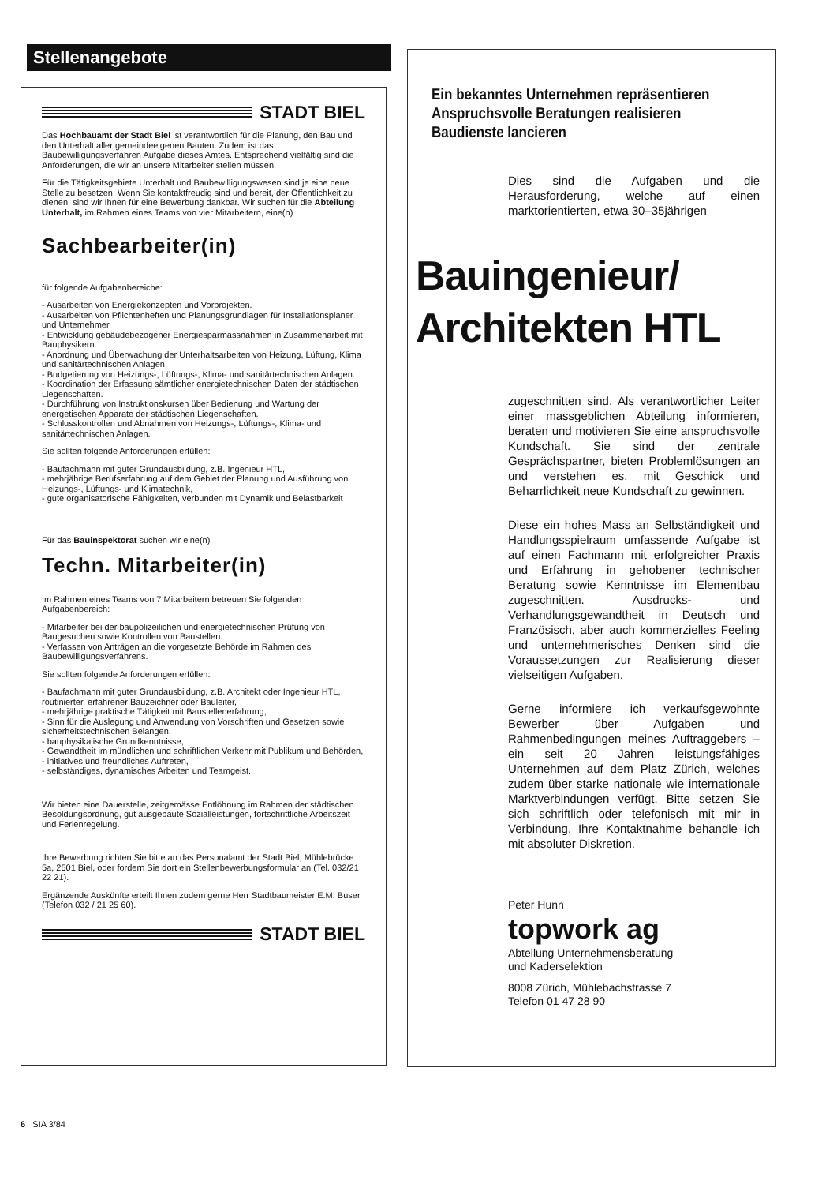Stellenangebote
STADT BIEL
Das Hochbauamt der Stadt Biel ist verantwortlich für die Planung, den Bau und den Unterhalt aller gemeindeeigenen Bauten. Zudem ist das Baubewilligungsverfahren Aufgabe dieses Amtes. Entsprechend vielfältig sind die Anforderungen, die wir an unsere Mitarbeiter stellen müssen.
Für die Tätigkeitsgebiete Unterhalt und Baubewilligungswesen sind je eine neue Stelle zu besetzen. Wenn Sie kontaktfreudig sind und bereit, der Öffentlichkeit zu dienen, sind wir Ihnen für eine Bewerbung dankbar. Wir suchen für die Abteilung Unterhalt, im Rahmen eines Teams von vier Mitarbeitern, eine(n)
Sachbearbeiter(in)
für folgende Aufgabenbereiche:
- Ausarbeiten von Energiekonzepten und Vorprojekten.
- Ausarbeiten von Pflichtenheften und Planungsgrundlagen für Installationsplaner und Unternehmer.
- Entwicklung gebäudebezogener Energiesparmassnahmen in Zusammenarbeit mit Bauphysikern.
- Anordnung und Überwachung der Unterhaltsarbeiten von Heizung, Lüftung, Klima und sanitärtechnischen Anlagen.
- Budgetierung von Heizungs-, Lüftungs-, Klima- und sanitärtechnischen Anlagen.
- Koordination der Erfassung sämtlicher energietechnischen Daten der städtischen Liegenschaften.
- Durchführung von Instruktionskursen über Bedienung und Wartung der energetischen Apparate der städtischen Liegenschaften.
- Schlusskontrollen und Abnahmen von Heizungs-, Lüftungs-, Klima- und sanitärtechnischen Anlagen.
Sie sollten folgende Anforderungen erfüllen:
- Baufachmann mit guter Grundausbildung, z.B. Ingenieur HTL,
- mehrjährige Berufserfahrung auf dem Gebiet der Planung und Ausführung von Heizungs-, Lüftungs- und Klimatechnik,
- gute organisatorische Fähigkeiten, verbunden mit Dynamik und Belastbarkeit
Für das Bauinspektorat suchen wir eine(n)
Techn. Mitarbeiter(in)
Im Rahmen eines Teams von 7 Mitarbeitern betreuen Sie folgenden Aufgabenbereich:
- Mitarbeiter bei der baupolizeilichen und energietechnischen Prüfung von Baugesuchen sowie Kontrollen von Baustellen.
- Verfassen von Anträgen an die vorgesetzte Behörde im Rahmen des Baubewilligungsverfahrens.
Sie sollten folgende Anforderungen erfüllen:
- Baufachmann mit guter Grundausbildung, z.B. Architekt oder Ingenieur HTL, routinierter, erfahrener Bauzeichner oder Bauleiter,
- mehrjährige praktische Tätigkeit mit Baustellenerfahrung,
- Sinn für die Auslegung und Anwendung von Vorschriften und Gesetzen sowie sicherheitstechnischen Belangen,
- bauphysikalische Grundkenntnisse,
- Gewandtheit im mündlichen und schriftlichen Verkehr mit Publikum und Behörden,
- initiatives und freundliches Auftreten,
- selbständiges, dynamisches Arbeiten und Teamgeist.
Wir bieten eine Dauerstelle, zeitgemässe Entlöhnung im Rahmen der städtischen Besoldungsordnung, gut ausgebaute Sozialleistungen, fortschrittliche Arbeitszeit und Ferienregelung.
Ihre Bewerbung richten Sie bitte an das Personalamt der Stadt Biel, Mühlebrücke 5a, 2501 Biel, oder fordern Sie dort ein Stellenbewerbungsformular an (Tel. 032/21 22 21).
Ergänzende Auskünfte erteilt Ihnen zudem gerne Herr Stadtbaumeister E.M. Buser (Telefon 032 / 21 25 60).
STADT BIEL
Ein bekanntes Unternehmen repräsentieren
Anspruchsvolle Beratungen realisieren
Baudienste lancieren
Dies sind die Aufgaben und die Herausforderung, welche auf einen marktorientierten, etwa 30–35jährigen
Bauingenieur/
Architekten HTL
zugeschnitten sind. Als verantwortlicher Leiter einer massgeblichen Abteilung informieren, beraten und motivieren Sie eine anspruchsvolle Kundschaft. Sie sind der zentrale Gesprächspartner, bieten Problemlösungen an und verstehen es, mit Geschick und Beharrlichkeit neue Kundschaft zu gewinnen.
Diese ein hohes Mass an Selbständigkeit und Handlungsspielraum umfassende Aufgabe ist auf einen Fachmann mit erfolgreicher Praxis und Erfahrung in gehobener technischer Beratung sowie Kenntnisse im Elementbau zugeschnitten. Ausdrucks- und Verhandlungsgewandtheit in Deutsch und Französisch, aber auch kommerzielles Feeling und unternehmerisches Denken sind die Voraussetzungen zur Realisierung dieser vielseitigen Aufgaben.
Gerne informiere ich verkaufsgewohnte Bewerber über Aufgaben und Rahmenbedingungen meines Auftraggebers – ein seit 20 Jahren leistungsfähiges Unternehmen auf dem Platz Zürich, welches zudem über starke nationale wie internationale Marktverbindungen verfügt. Bitte setzen Sie sich schriftlich oder telefonisch mit mir in Verbindung. Ihre Kontaktnahme behandle ich mit absoluter Diskretion.
Peter Hunn
topwork ag
Abteilung Unternehmensberatung
und Kaderselektion
8008 Zürich, Mühlebachstrasse 7
Telefon 01 47 28 90
6 SIA 3/84